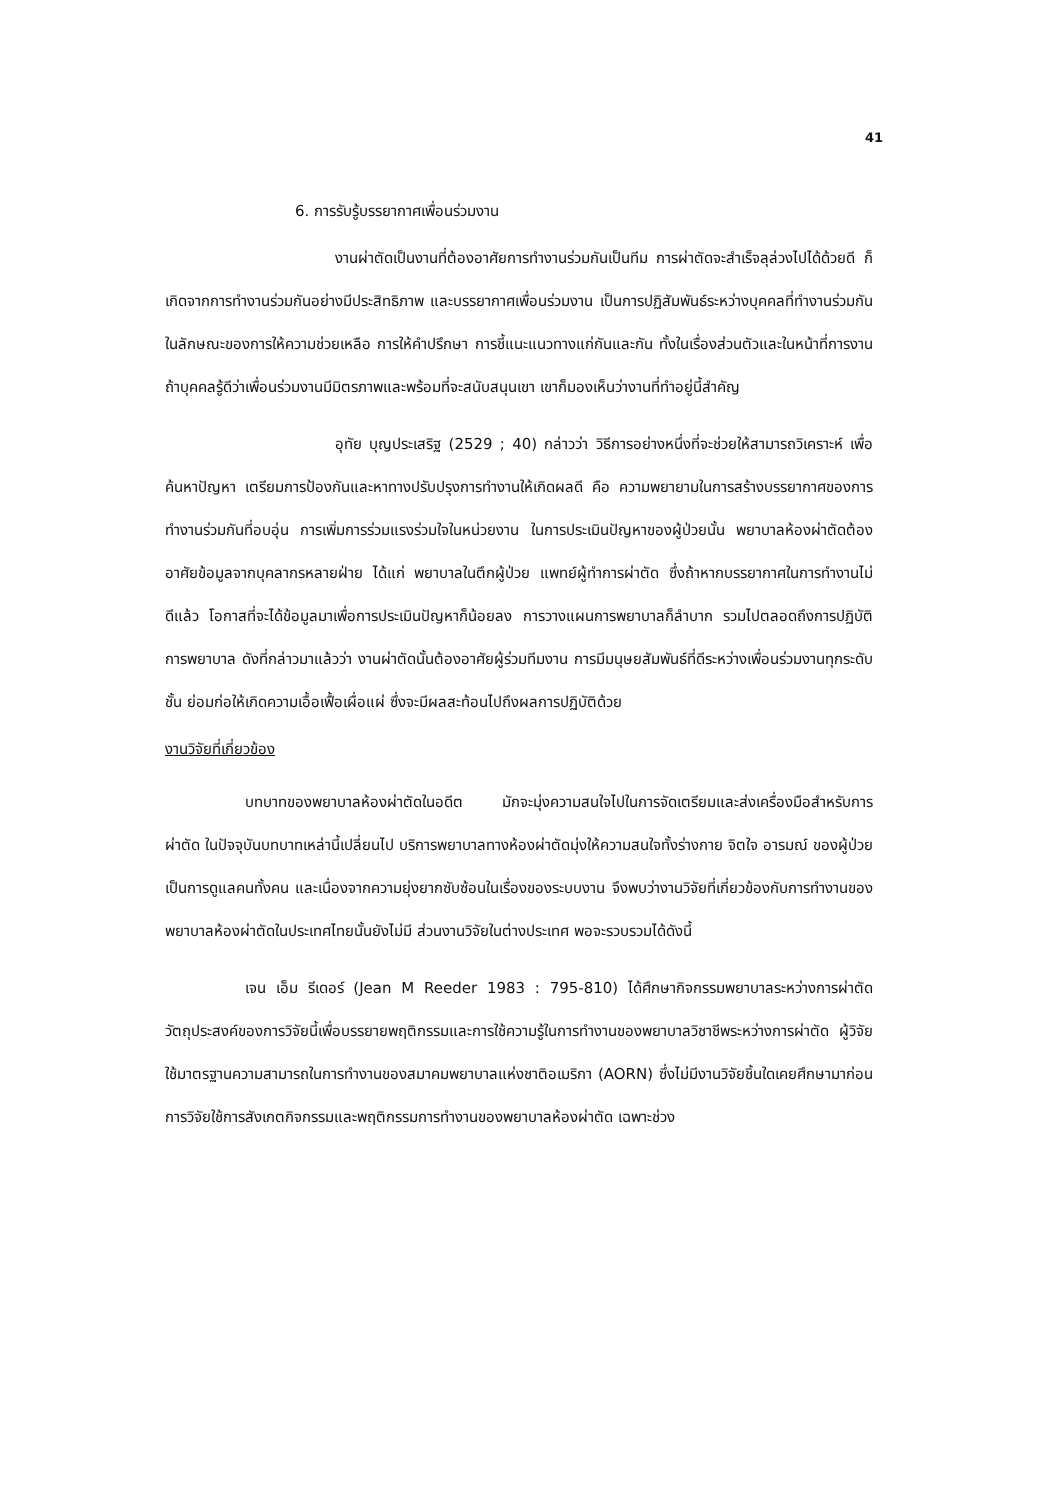41
6. การรับรู้บรรยากาศเพื่อนร่วมงาน
งานผ่าตัดเป็นงานที่ต้องอาศัยการทำงานร่วมกันเป็นทีม การผ่าตัดจะสำเร็จลุล่วงไปได้ด้วยดี ก็เกิดจากการทำงานร่วมกันอย่างมีประสิทธิภาพ และบรรยากาศเพื่อนร่วมงาน เป็นการปฏิสัมพันธ์ระหว่างบุคคลที่ทำงานร่วมกัน ในลักษณะของการให้ความช่วยเหลือ การให้คำปรึกษา การชี้แนะแนวทางแก่กันและกัน ทั้งในเรื่องส่วนตัวและในหน้าที่การงาน ถ้าบุคคลรู้ดีว่าเพื่อนร่วมงานมีมิตรภาพและพร้อมที่จะสนับสนุนเขา เขาก็มองเห็นว่างานที่ทำอยู่นี้สำคัญ
อุทัย บุญประเสริฐ (2529 ; 40) กล่าวว่า วิธีการอย่างหนึ่งที่จะช่วยให้สามารถวิเคราะห์ เพื่อค้นหาปัญหา เตรียมการป้องกันและหาทางปรับปรุงการทำงานให้เกิดผลดี คือ ความพยายามในการสร้างบรรยากาศของการทำงานร่วมกันที่อบอุ่น การเพิ่มการร่วมแรงร่วมใจในหน่วยงาน ในการประเมินปัญหาของผู้ป่วยนั้น พยาบาลห้องผ่าตัดต้องอาศัยข้อมูลจากบุคลากรหลายฝ่าย ได้แก่ พยาบาลในตึกผู้ป่วย แพทย์ผู้ทำการผ่าตัด ซึ่งถ้าหากบรรยากาศในการทำงานไม่ดีแล้ว โอกาสที่จะได้ข้อมูลมาเพื่อการประเมินปัญหาก็น้อยลง การวางแผนการพยาบาลก็ลำบาก รวมไปตลอดถึงการปฏิบัติการพยาบาล ดังที่กล่าวมาแล้วว่า งานผ่าตัดนั้นต้องอาศัยผู้ร่วมทีมงาน การมีมนุษยสัมพันธ์ที่ดีระหว่างเพื่อนร่วมงานทุกระดับชั้น ย่อมก่อให้เกิดความเอื้อเฟื้อเผื่อแผ่ ซึ่งจะมีผลสะท้อนไปถึงผลการปฏิบัติด้วย
งานวิจัยที่เกี่ยวข้อง
บทบาทของพยาบาลห้องผ่าตัดในอดีต มักจะมุ่งความสนใจไปในการจัดเตรียมและส่งเครื่องมือสำหรับการผ่าตัด ในปัจจุบันบทบาทเหล่านี้เปลี่ยนไป บริการพยาบาลทางห้องผ่าตัดมุ่งให้ความสนใจทั้งร่างกาย จิตใจ อารมณ์ ของผู้ป่วย เป็นการดูแลคนทั้งคน และเนื่องจากความยุ่งยากซับซ้อนในเรื่องของระบบงาน จึงพบว่างานวิจัยที่เกี่ยวข้องกับการทำงานของพยาบาลห้องผ่าตัดในประเทศไทยนั้นยังไม่มี ส่วนงานวิจัยในต่างประเทศ พอจะรวบรวมได้ดังนี้
เจน เอ็ม รีเดอร์ (Jean M Reeder 1983 : 795-810) ได้ศึกษากิจกรรมพยาบาลระหว่างการผ่าตัด วัตถุประสงค์ของการวิจัยนี้เพื่อบรรยายพฤติกรรมและการใช้ความรู้ในการทำงานของพยาบาลวิชาชีพระหว่างการผ่าตัด ผู้วิจัยใช้มาตรฐานความสามารถในการทำงานของสมาคมพยาบาลแห่งชาติอเมริกา (AORN) ซึ่งไม่มีงานวิจัยชิ้นใดเคยศึกษามาก่อน การวิจัยใช้การสังเกตกิจกรรมและพฤติกรรมการทำงานของพยาบาลห้องผ่าตัด เฉพาะช่วง